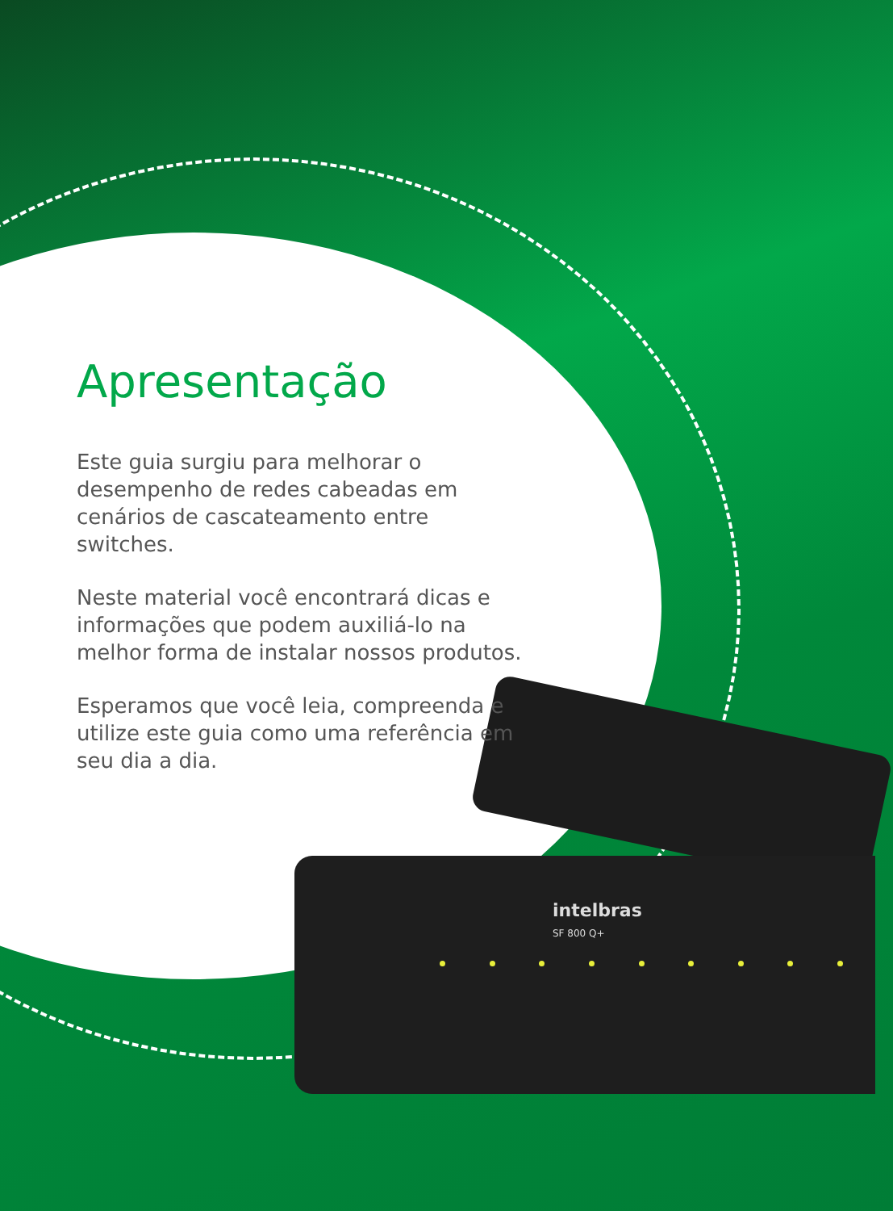intelbras
SF 800 Q+
Apresentação
Este guia surgiu para melhorar o desempenho de redes cabeadas em cenários de cascateamento entre switches.
Neste material você encontrará dicas e informações que podem auxiliá-lo na melhor forma de instalar nossos produtos.
Esperamos que você leia, compreenda e utilize este guia como uma referência em seu dia a dia.